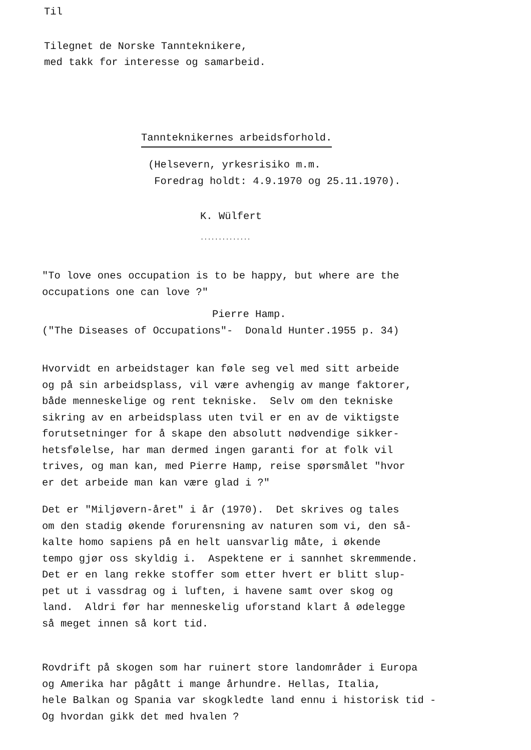Til
Tilegnet de Norske Tannteknikere,
med takk for interesse og samarbeid.
Tannteknikernes arbeidsforhold.
(Helsevern, yrkesrisiko m.m.
Foredrag holdt: 4.9.1970 og 25.11.1970).
K. Wülfert
..............
"To love ones occupation is to be happy, but where are the
occupations one can love ?"
Pierre Hamp.
("The Diseases of Occupations"- Donald Hunter.1955 p. 34)
Hvorvidt en arbeidstager kan føle seg vel med sitt arbeide
og på sin arbeidsplass, vil være avhengig av mange faktorer,
både menneskelige og rent tekniske. Selv om den tekniske
sikring av en arbeidsplass uten tvil er en av de viktigste
forutsetninger for å skape den absolutt nødvendige sikker-
hetsfølelse, har man dermed ingen garanti for at folk vil
trives, og man kan, med Pierre Hamp, reise spørsmålet "hvor
er det arbeide man kan være glad i ?"
Det er "Miljøvern-året" i år (1970). Det skrives og tales
om den stadig økende forurensning av naturen som vi, den så-
kalte homo sapiens på en helt uansvarlig måte, i økende
tempo gjør oss skyldig i. Aspektene er i sannhet skremmende.
Det er en lang rekke stoffer som etter hvert er blitt slup-
pet ut i vassdrag og i luften, i havene samt over skog og
land. Aldri før har menneskelig uforstand klart å ødelegge
så meget innen så kort tid.
Rovdrift på skogen som har ruinert store landområder i Europa
og Amerika har pågått i mange århundre. Hellas, Italia,
hele Balkan og Spania var skogkledte land ennu i historisk tid -
Og hvordan gikk det med hvalen ?